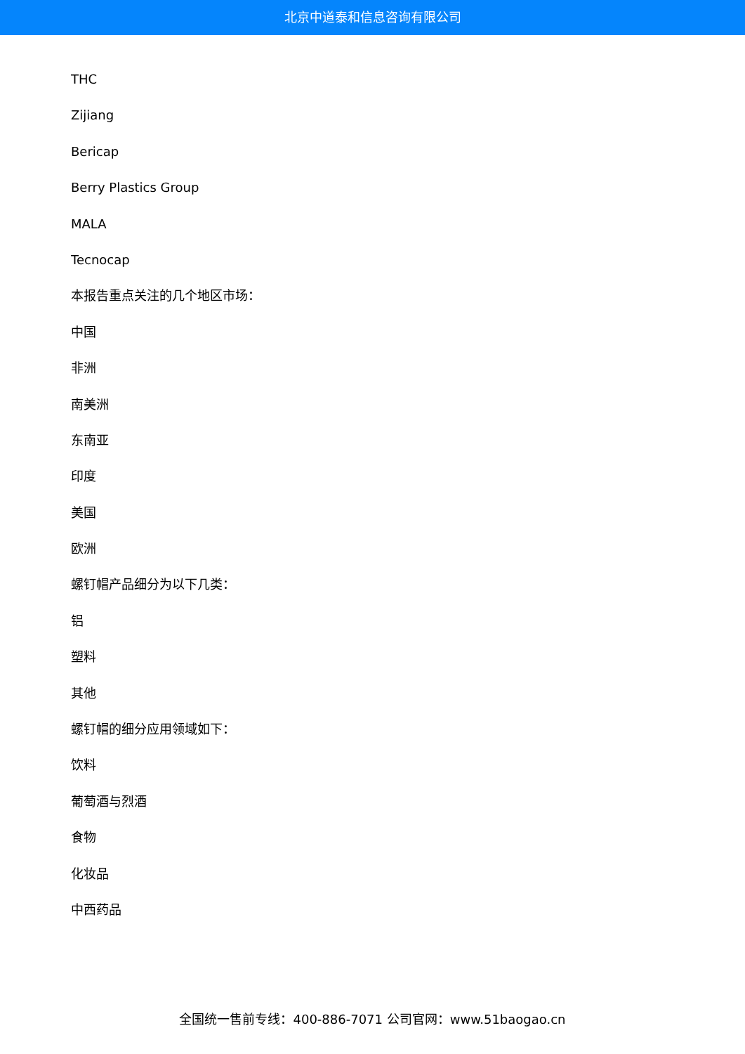北京中道泰和信息咨询有限公司
THC
Zijiang
Bericap
Berry Plastics Group
MALA
Tecnocap
本报告重点关注的几个地区市场：
中国
非洲
南美洲
东南亚
印度
美国
欧洲
螺钉帽产品细分为以下几类：
铝
塑料
其他
螺钉帽的细分应用领域如下：
饮料
葡萄酒与烈酒
食物
化妆品
中西药品
全国统一售前专线：400-886-7071 公司官网：www.51baogao.cn